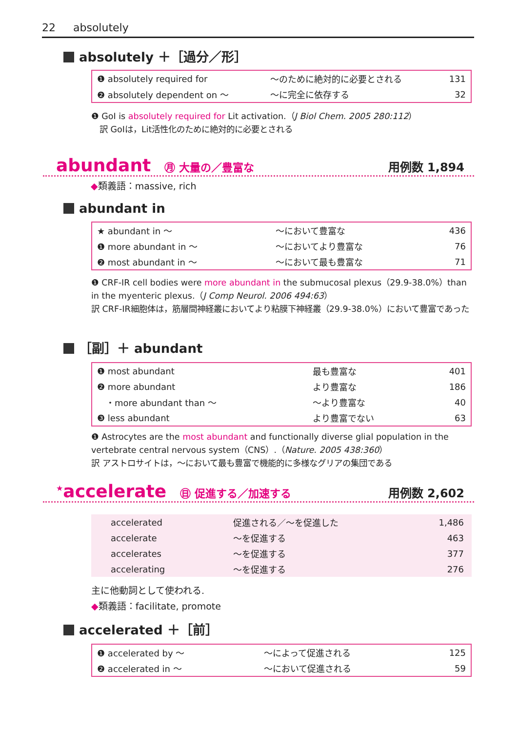22 absolutely
absolutely ＋［過分／形］
| ❶ absolutely required for | ～のために絶対的に必要とされる | 131 |
| ❷ absolutely dependent on ～ | ～に完全に依存する | 32 |
❶ GoI is absolutely required for Lit activation.（J Biol Chem. 2005 280:112）
　訳 GoIは，Lit活性化のために絶対的に必要とされる
abundant ㊊ 大量の／豊富な 用例数 1,894
◆類義語：massive, rich
abundant in
| ★ abundant in ～ | ～において豊富な | 436 |
| ❶ more abundant in ～ | ～においてより豊富な | 76 |
| ❷ most abundant in ～ | ～において最も豊富な | 71 |
❶ CRF-IR cell bodies were more abundant in the submucosal plexus（29.9-38.0%）than in the myenteric plexus.（J Comp Neurol. 2006 494:63）
訳 CRF-IR細胞体は，筋層間神経叢においてより粘膜下神経叢（29.9-38.0%）において豊富であった
［副］＋ abundant
| ❶ most abundant | 最も豊富な | 401 |
| ❷ more abundant | より豊富な | 186 |
| ・more abundant than ～ | ～より豊富な | 40 |
| ❸ less abundant | より豊富でない | 63 |
❶ Astrocytes are the most abundant and functionally diverse glial population in the vertebrate central nervous system（CNS）.（Nature. 2005 438:360）
訳 アストロサイトは，～において最も豊富で機能的に多様なグリアの集団である
<sup>★</sup>accelerate ㊐ 促進する／加速する 用例数 2,602
| accelerated | 促進される／～を促進した | 1,486 |
| accelerate | ～を促進する | 463 |
| accelerates | ～を促進する | 377 |
| accelerating | ～を促進する | 276 |
主に他動詞として使われる.
◆類義語：facilitate, promote
accelerated ＋［前］
| ❶ accelerated by ～ | ～によって促進される | 125 |
| ❷ accelerated in ～ | ～において促進される | 59 |